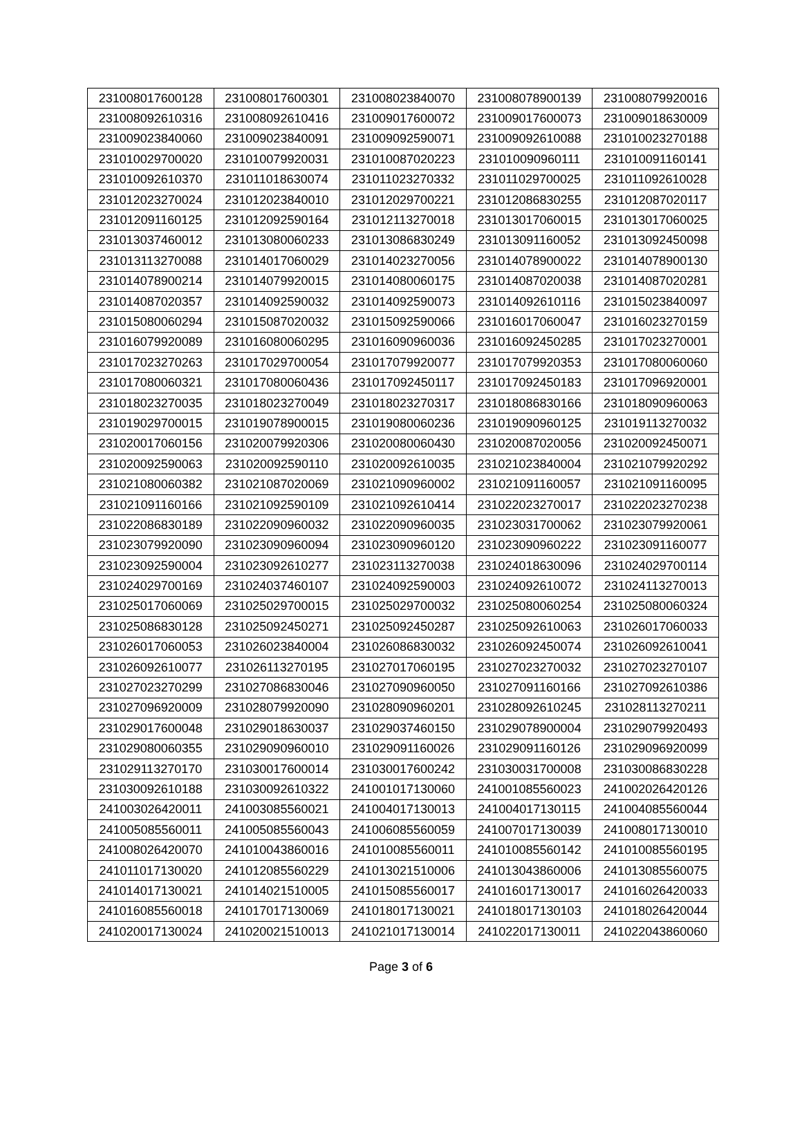| 231008017600128 | 231008017600301 | 231008023840070 | 231008078900139 | 231008079920016 |
| 231008092610316 | 231008092610416 | 231009017600072 | 231009017600073 | 231009018630009 |
| 231009023840060 | 231009023840091 | 231009092590071 | 231009092610088 | 231010023270188 |
| 231010029700020 | 231010079920031 | 231010087020223 | 231010090960111 | 231010091160141 |
| 231010092610370 | 231011018630074 | 231011023270332 | 231011029700025 | 231011092610028 |
| 231012023270024 | 231012023840010 | 231012029700221 | 231012086830255 | 231012087020117 |
| 231012091160125 | 231012092590164 | 231012113270018 | 231013017060015 | 231013017060025 |
| 231013037460012 | 231013080060233 | 231013086830249 | 231013091160052 | 231013092450098 |
| 231013113270088 | 231014017060029 | 231014023270056 | 231014078900022 | 231014078900130 |
| 231014078900214 | 231014079920015 | 231014080060175 | 231014087020038 | 231014087020281 |
| 231014087020357 | 231014092590032 | 231014092590073 | 231014092610116 | 231015023840097 |
| 231015080060294 | 231015087020032 | 231015092590066 | 231016017060047 | 231016023270159 |
| 231016079920089 | 231016080060295 | 231016090960036 | 231016092450285 | 231017023270001 |
| 231017023270263 | 231017029700054 | 231017079920077 | 231017079920353 | 231017080060060 |
| 231017080060321 | 231017080060436 | 231017092450117 | 231017092450183 | 231017096920001 |
| 231018023270035 | 231018023270049 | 231018023270317 | 231018086830166 | 231018090960063 |
| 231019029700015 | 231019078900015 | 231019080060236 | 231019090960125 | 231019113270032 |
| 231020017060156 | 231020079920306 | 231020080060430 | 231020087020056 | 231020092450071 |
| 231020092590063 | 231020092590110 | 231020092610035 | 231021023840004 | 231021079920292 |
| 231021080060382 | 231021087020069 | 231021090960002 | 231021091160057 | 231021091160095 |
| 231021091160166 | 231021092590109 | 231021092610414 | 231022023270017 | 231022023270238 |
| 231022086830189 | 231022090960032 | 231022090960035 | 231023031700062 | 231023079920061 |
| 231023079920090 | 231023090960094 | 231023090960120 | 231023090960222 | 231023091160077 |
| 231023092590004 | 231023092610277 | 231023113270038 | 231024018630096 | 231024029700114 |
| 231024029700169 | 231024037460107 | 231024092590003 | 231024092610072 | 231024113270013 |
| 231025017060069 | 231025029700015 | 231025029700032 | 231025080060254 | 231025080060324 |
| 231025086830128 | 231025092450271 | 231025092450287 | 231025092610063 | 231026017060033 |
| 231026017060053 | 231026023840004 | 231026086830032 | 231026092450074 | 231026092610041 |
| 231026092610077 | 231026113270195 | 231027017060195 | 231027023270032 | 231027023270107 |
| 231027023270299 | 231027086830046 | 231027090960050 | 231027091160166 | 231027092610386 |
| 231027096920009 | 231028079920090 | 231028090960201 | 231028092610245 | 231028113270211 |
| 231029017600048 | 231029018630037 | 231029037460150 | 231029078900004 | 231029079920493 |
| 231029080060355 | 231029090960010 | 231029091160026 | 231029091160126 | 231029096920099 |
| 231029113270170 | 231030017600014 | 231030017600242 | 231030031700008 | 231030086830228 |
| 231030092610188 | 231030092610322 | 241001017130060 | 241001085560023 | 241002026420126 |
| 241003026420011 | 241003085560021 | 241004017130013 | 241004017130115 | 241004085560044 |
| 241005085560011 | 241005085560043 | 241006085560059 | 241007017130039 | 241008017130010 |
| 241008026420070 | 241010043860016 | 241010085560011 | 241010085560142 | 241010085560195 |
| 241011017130020 | 241012085560229 | 241013021510006 | 241013043860006 | 241013085560075 |
| 241014017130021 | 241014021510005 | 241015085560017 | 241016017130017 | 241016026420033 |
| 241016085560018 | 241017017130069 | 241018017130021 | 241018017130103 | 241018026420044 |
| 241020017130024 | 241020021510013 | 241021017130014 | 241022017130011 | 241022043860060 |
Page 3 of 6